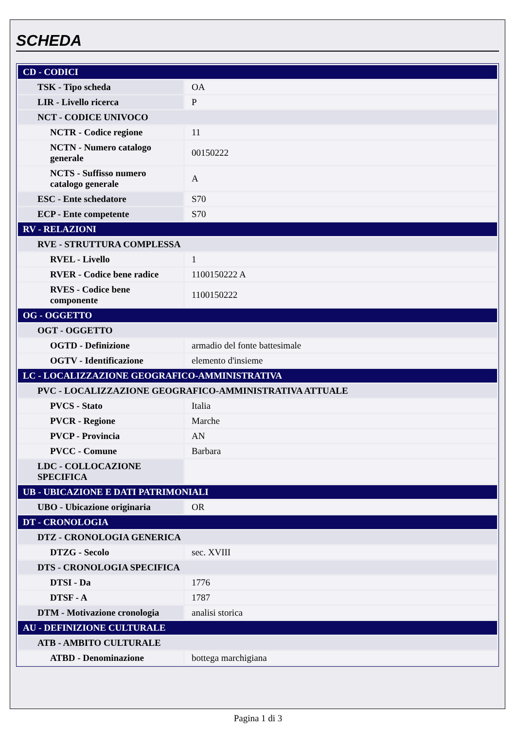SCHEDA
| CD - CODICI | |
| TSK - Tipo scheda | OA |
| LIR - Livello ricerca | P |
| NCT - CODICE UNIVOCO | |
| NCTR - Codice regione | 11 |
| NCTN - Numero catalogo generale | 00150222 |
| NCTS - Suffisso numero catalogo generale | A |
| ESC - Ente schedatore | S70 |
| ECP - Ente competente | S70 |
| RV - RELAZIONI | |
| RVE - STRUTTURA COMPLESSA | |
| RVEL - Livello | 1 |
| RVER - Codice bene radice | 1100150222 A |
| RVES - Codice bene componente | 1100150222 |
| OG - OGGETTO | |
| OGT - OGGETTO | |
| OGTD - Definizione | armadio del fonte battesimale |
| OGTV - Identificazione | elemento d'insieme |
| LC - LOCALIZZAZIONE GEOGRAFICO-AMMINISTRATIVA | |
| PVC - LOCALIZZAZIONE GEOGRAFICO-AMMINISTRATIVA ATTUALE | |
| PVCS - Stato | Italia |
| PVCR - Regione | Marche |
| PVCP - Provincia | AN |
| PVCC - Comune | Barbara |
| LDC - COLLOCAZIONE SPECIFICA | |
| UB - UBICAZIONE E DATI PATRIMONIALI | |
| UBO - Ubicazione originaria | OR |
| DT - CRONOLOGIA | |
| DTZ - CRONOLOGIA GENERICA | |
| DTZG - Secolo | sec. XVIII |
| DTS - CRONOLOGIA SPECIFICA | |
| DTSI - Da | 1776 |
| DTSF - A | 1787 |
| DTM - Motivazione cronologia | analisi storica |
| AU - DEFINIZIONE CULTURALE | |
| ATB - AMBITO CULTURALE | |
| ATBD - Denominazione | bottega marchigiana |
Pagina 1 di 3